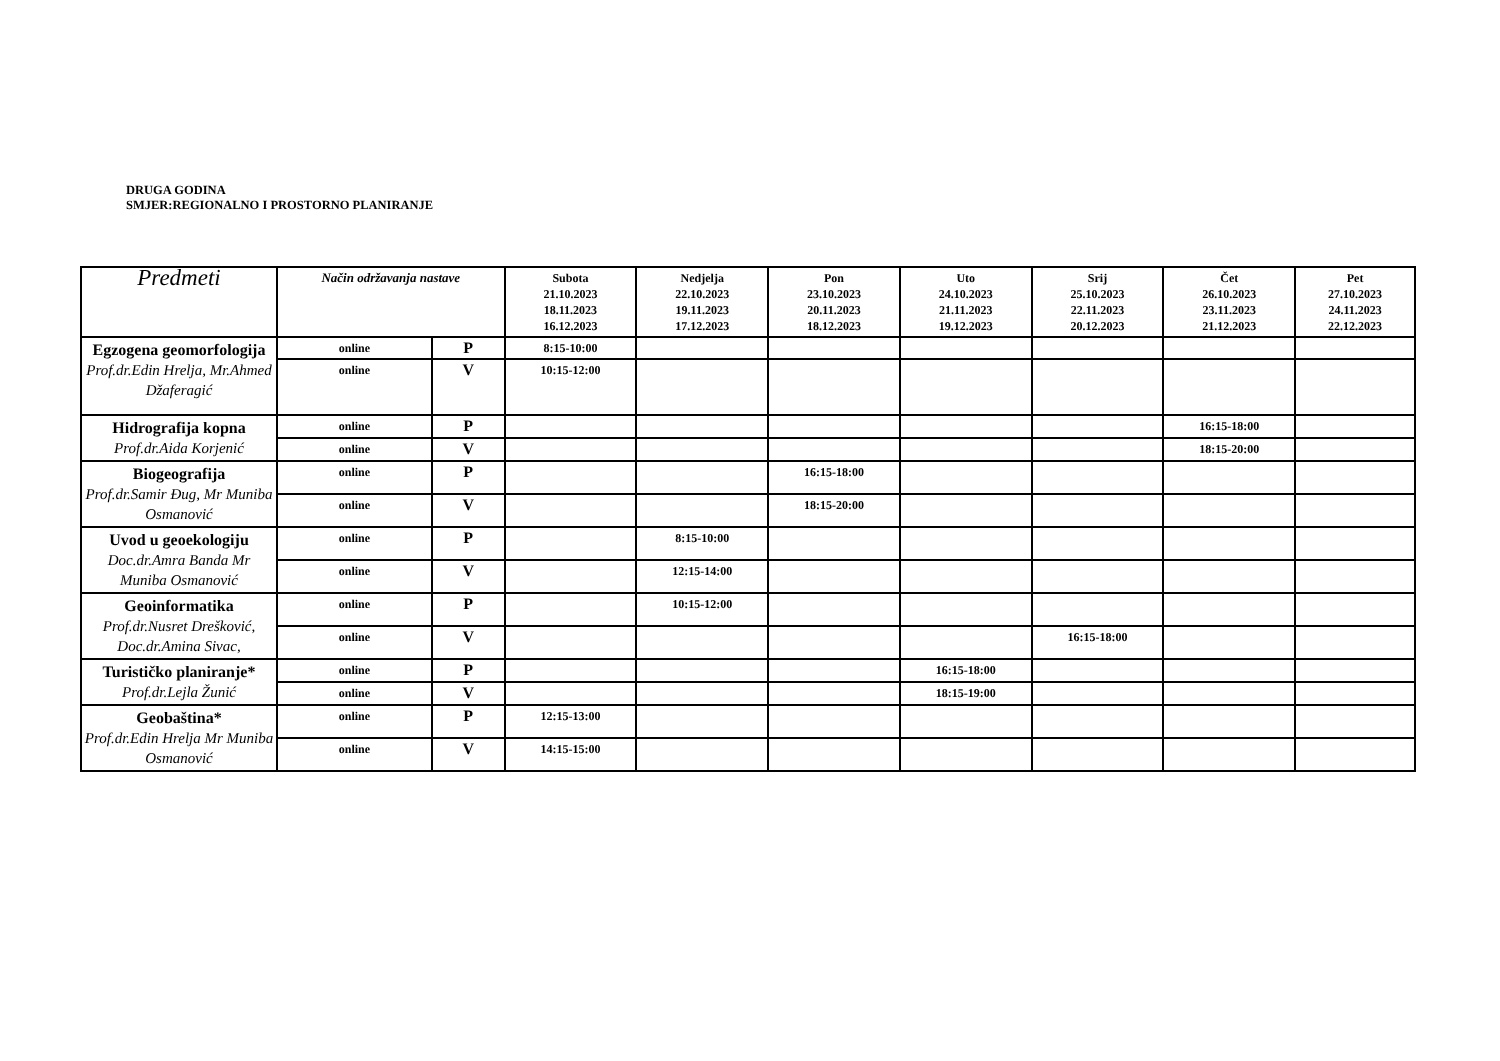DRUGA GODINA
SMJER:REGIONALNO I PROSTORNO PLANIRANJE
| Predmeti | Način održavanja nastave | | Subota 21.10.2023 18.11.2023 16.12.2023 | Nedjelja 22.10.2023 19.11.2023 17.12.2023 | Pon 23.10.2023 20.11.2023 18.12.2023 | Uto 24.10.2023 21.11.2023 19.12.2023 | Srij 25.10.2023 22.11.2023 20.12.2023 | Čet 26.10.2023 23.11.2023 21.12.2023 | Pet 27.10.2023 24.11.2023 22.12.2023 |
| --- | --- | --- | --- | --- | --- | --- | --- | --- | --- |
| Egzogena geomorfologija Prof.dr.Edin Hrelja, Mr.Ahmed Džaferagić | online | P | 8:15-10:00 | | | | | | |
| | online | V | 10:15-12:00 | | | | | | |
| Hidrografija kopna Prof.dr.Aida Korjenić | online | P | | | | | | 16:15-18:00 | |
| | online | V | | | | | | 18:15-20:00 | |
| Biogeografija Prof.dr.Samir Đug, Mr Muniba Osmanović | online | P | | | 16:15-18:00 | | | | |
| | online | V | | | 18:15-20:00 | | | | |
| Uvod u geoekologiju Doc.dr.Amra Banda Mr Muniba Osmanović | online | P | | 8:15-10:00 | | | | | |
| | online | V | | 12:15-14:00 | | | | | |
| Geoinformatika Prof.dr.Nusret Drešković, Doc.dr.Amina Sivac, | online | P | | 10:15-12:00 | | | | | |
| | online | V | | | | | 16:15-18:00 | | |
| Turističko planiranje* Prof.dr.Lejla Žunić | online | P | | | | 16:15-18:00 | | | |
| | online | V | | | | 18:15-19:00 | | | |
| Geobaština* Prof.dr.Edin Hrelja Mr Muniba Osmanović | online | P | 12:15-13:00 | | | | | | |
| | online | V | 14:15-15:00 | | | | | | |